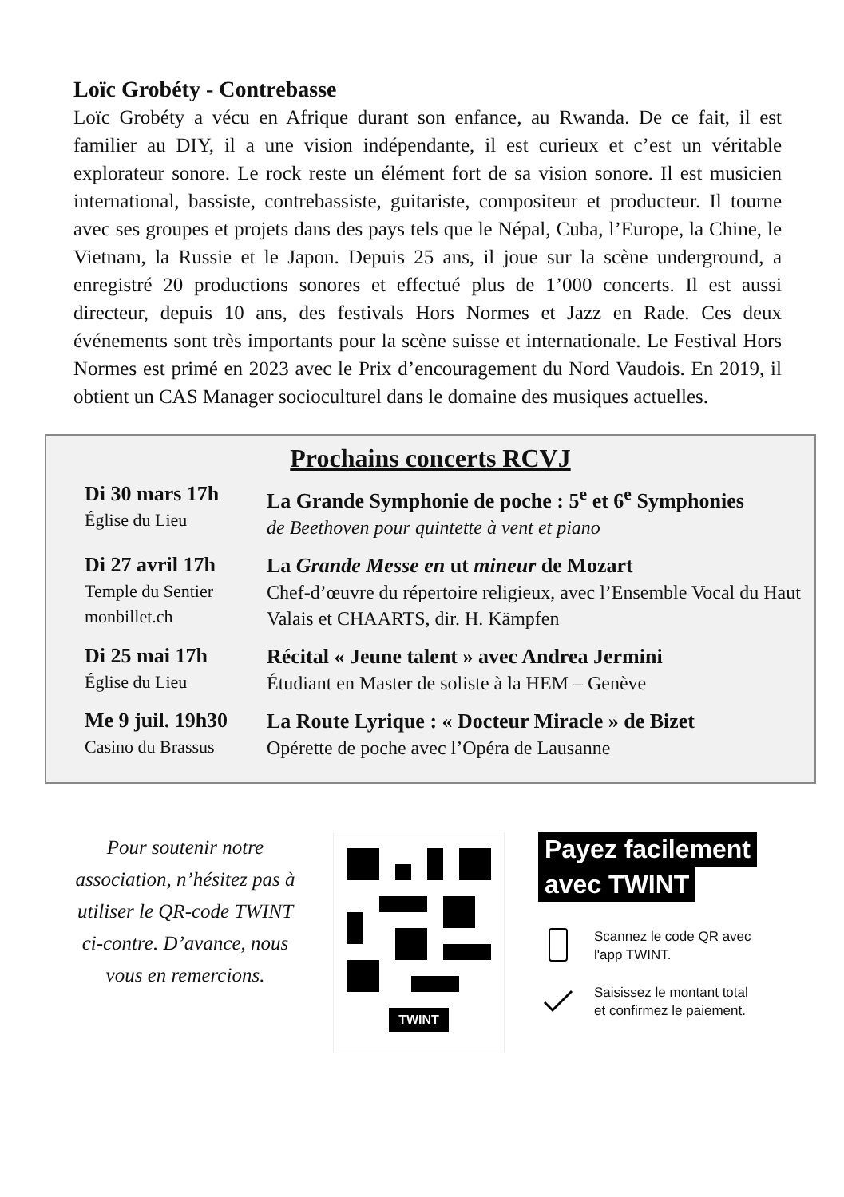Loïc Grobéty - Contrebasse
Loïc Grobéty a vécu en Afrique durant son enfance, au Rwanda. De ce fait, il est familier au DIY, il a une vision indépendante, il est curieux et c’est un véritable explorateur sonore. Le rock reste un élément fort de sa vision sonore. Il est musicien international, bassiste, contrebassiste, guitariste, compositeur et producteur. Il tourne avec ses groupes et projets dans des pays tels que le Népal, Cuba, l’Europe, la Chine, le Vietnam, la Russie et le Japon. Depuis 25 ans, il joue sur la scène underground, a enregistré 20 productions sonores et effectué plus de 1’000 concerts. Il est aussi directeur, depuis 10 ans, des festivals Hors Normes et Jazz en Rade. Ces deux événements sont très importants pour la scène suisse et internationale. Le Festival Hors Normes est primé en 2023 avec le Prix d’encouragement du Nord Vaudois. En 2019, il obtient un CAS Manager socioculturel dans le domaine des musiques actuelles.
Prochains concerts RCVJ
| Di 30 mars 17h Église du Lieu | La Grande Symphonie de poche : 5<sup>e</sup> et 6<sup>e</sup> Symphonies de Beethoven pour quintette à vent et piano |
| Di 27 avril 17h Temple du Sentier monbillet.ch | La Grande Messe en ut mineur de Mozart Chef-d’œuvre du répertoire religieux, avec l’Ensemble Vocal du Haut Valais et CHAARTS, dir. H. Kämpfen |
| Di 25 mai 17h Église du Lieu | Récital « Jeune talent » avec Andrea Jermini Étudiant en Master de soliste à la HEM – Genève |
| Me 9 juil. 19h30 Casino du Brassus | La Route Lyrique : « Docteur Miracle » de Bizet Opérette de poche avec l’Opéra de Lausanne |
Pour soutenir notre association, n’hésitez pas à utiliser le QR-code TWINT ci-contre. D’avance, nous vous en remercions.
TWINT
Payez facilement
avec TWINT
Scannez le code QR avec
l'app TWINT.
Saisissez le montant total
et confirmez le paiement.